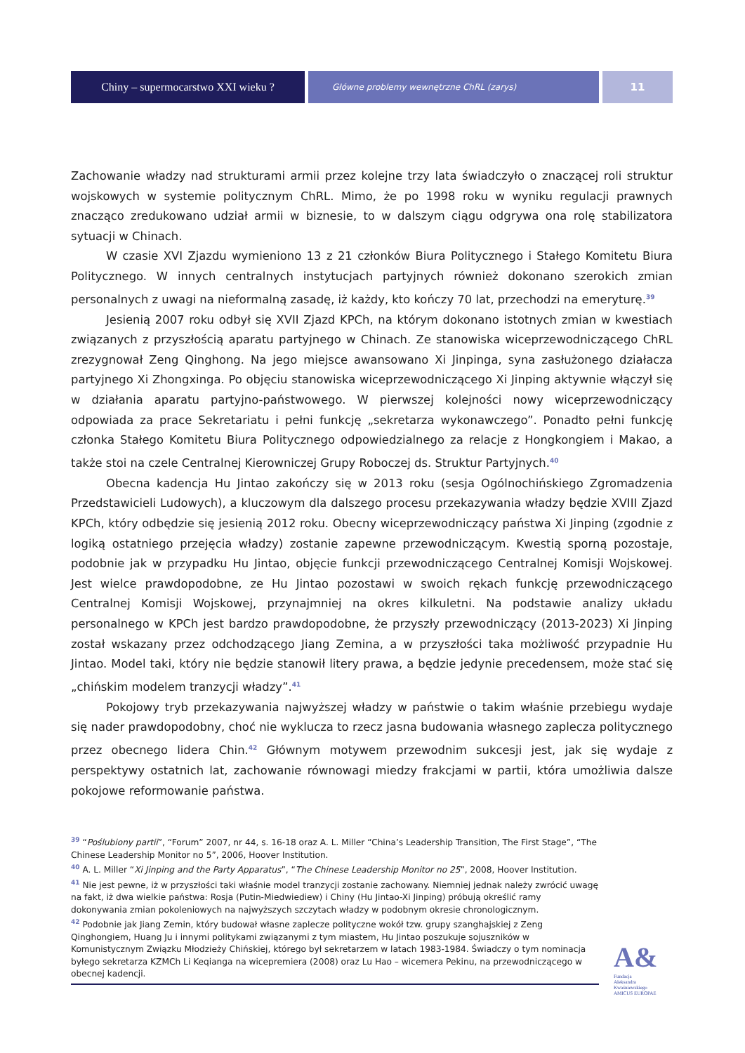Chiny – supermocarstwo XXI wieku ?
Główne problemy wewnętrzne ChRL (zarys)
11
Zachowanie władzy nad strukturami armii przez kolejne trzy lata świadczyło o znaczącej roli struktur wojskowych w systemie politycznym ChRL. Mimo, że po 1998 roku w wyniku regulacji prawnych znacząco zredukowano udział armii w biznesie, to w dalszym ciągu odgrywa ona rolę stabilizatora sytuacji w Chinach.
W czasie XVI Zjazdu wymieniono 13 z 21 członków Biura Politycznego i Stałego Komitetu Biura Politycznego. W innych centralnych instytucjach partyjnych również dokonano szerokich zmian personalnych z uwagi na nieformalną zasadę, iż każdy, kto kończy 70 lat, przechodzi na emeryturę.<sup>39</sup>
Jesienią 2007 roku odbył się XVII Zjazd KPCh, na którym dokonano istotnych zmian w kwestiach związanych z przyszłością aparatu partyjnego w Chinach. Ze stanowiska wiceprzewodniczącego ChRL zrezygnował Zeng Qinghong. Na jego miejsce awansowano Xi Jinpinga, syna zasłużonego działacza partyjnego Xi Zhongxinga. Po objęciu stanowiska wiceprzewodniczącego Xi Jinping aktywnie włączył się w działania aparatu partyjno-państwowego. W pierwszej kolejności nowy wiceprzewodniczący odpowiada za prace Sekretariatu i pełni funkcję „sekretarza wykonawczego”. Ponadto pełni funkcję członka Stałego Komitetu Biura Politycznego odpowiedzialnego za relacje z Hongkongiem i Makao, a także stoi na czele Centralnej Kierowniczej Grupy Roboczej ds. Struktur Partyjnych.<sup>40</sup>
Obecna kadencja Hu Jintao zakończy się w 2013 roku (sesja Ogólnochińskiego Zgromadzenia Przedstawicieli Ludowych), a kluczowym dla dalszego procesu przekazywania władzy będzie XVIII Zjazd KPCh, który odbędzie się jesienią 2012 roku. Obecny wiceprzewodniczący państwa Xi Jinping (zgodnie z logiką ostatniego przejęcia władzy) zostanie zapewne przewodniczącym. Kwestią sporną pozostaje, podobnie jak w przypadku Hu Jintao, objęcie funkcji przewodniczącego Centralnej Komisji Wojskowej. Jest wielce prawdopodobne, ze Hu Jintao pozostawi w swoich rękach funkcję przewodniczącego Centralnej Komisji Wojskowej, przynajmniej na okres kilkuletni. Na podstawie analizy układu personalnego w KPCh jest bardzo prawdopodobne, że przyszły przewodniczący (2013-2023) Xi Jinping został wskazany przez odchodzącego Jiang Zemina, a w przyszłości taka możliwość przypadnie Hu Jintao. Model taki, który nie będzie stanowił litery prawa, a będzie jedynie precedensem, może stać się „chińskim modelem tranzycji władzy”.<sup>41</sup>
Pokojowy tryb przekazywania najwyższej władzy w państwie o takim właśnie przebiegu wydaje się nader prawdopodobny, choć nie wyklucza to rzecz jasna budowania własnego zaplecza politycznego przez obecnego lidera Chin.<sup>42</sup> Głównym motywem przewodnim sukcesji jest, jak się wydaje z perspektywy ostatnich lat, zachowanie równowagi miedzy frakcjami w partii, która umożliwia dalsze pokojowe reformowanie państwa.
<sup>39</sup> “Poślubiony partii”, “Forum” 2007, nr 44, s. 16-18 oraz A. L. Miller “China’s Leadership Transition, The First Stage”, “The Chinese Leadership Monitor no 5”, 2006, Hoover Institution.
<sup>40</sup> A. L. Miller “Xi Jinping and the Party Apparatus”, “The Chinese Leadership Monitor no 25”, 2008, Hoover Institution.
<sup>41</sup> Nie jest pewne, iż w przyszłości taki właśnie model tranzycji zostanie zachowany. Niemniej jednak należy zwrócić uwagę na fakt, iż dwa wielkie państwa: Rosja (Putin-Miedwiediew) i Chiny (Hu Jintao-Xi Jinping) próbują określić ramy dokonywania zmian pokoleniowych na najwyższych szczytach władzy w podobnym okresie chronologicznym.
<sup>42</sup> Podobnie jak Jiang Zemin, który budował własne zaplecze polityczne wokół tzw. grupy szanghajskiej z Zeng Qinghongiem, Huang Ju i innymi politykami związanymi z tym miastem, Hu Jintao poszukuje sojuszników w Komunistycznym Związku Młodzieży Chińskiej, którego był sekretarzem w latach 1983-1984. Świadczy o tym nominacja byłego sekretarza KZMCh Li Keqianga na wicepremiera (2008) oraz Lu Hao – wicemera Pekinu, na przewodniczącego w obecnej kadencji.
A&
Fundacja
Aleksandra Kwaśniewskiego
AMICUS EUROPAE